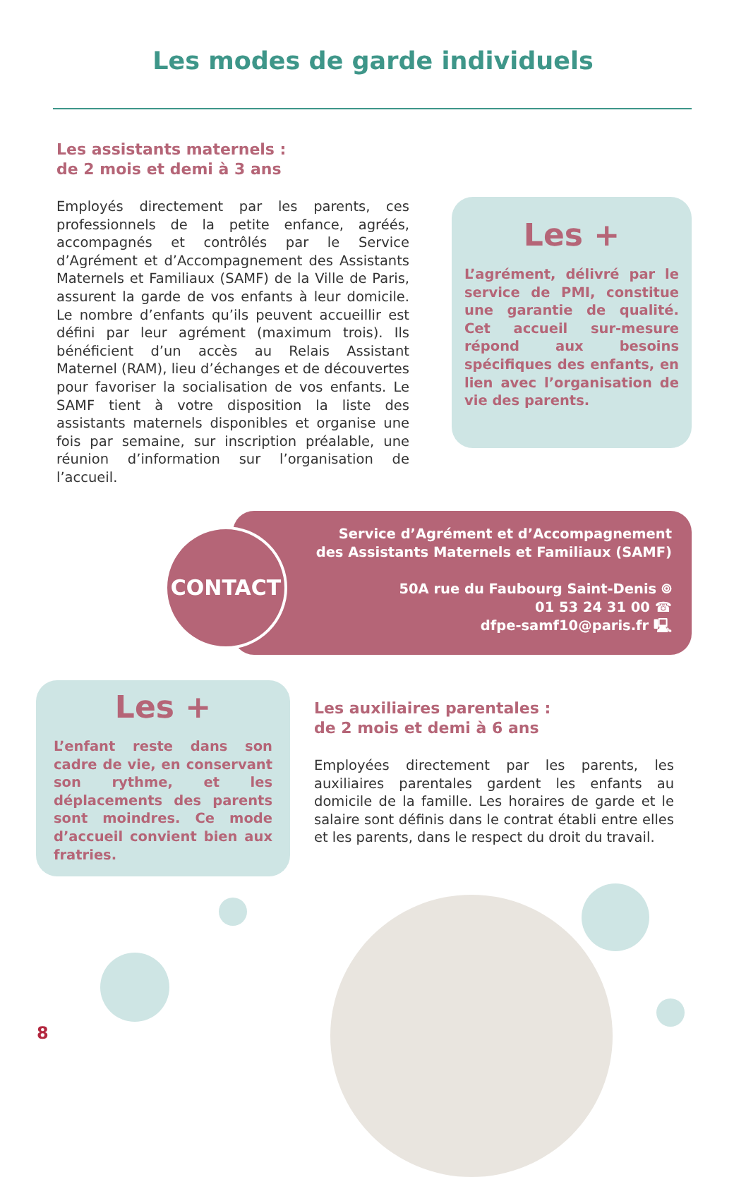Les modes de garde individuels
Les assistants maternels :
de 2 mois et demi à 3 ans
Employés directement par les parents, ces professionnels de la petite enfance, agréés, accompagnés et contrôlés par le Service d’Agrément et d’Accompagnement des Assistants Maternels et Familiaux (SAMF) de la Ville de Paris, assurent la garde de vos enfants à leur domicile. Le nombre d’enfants qu’ils peuvent accueillir est défini par leur agrément (maximum trois). Ils bénéficient d’un accès au Relais Assistant Maternel (RAM), lieu d’échanges et de découvertes pour favoriser la socialisation de vos enfants. Le SAMF tient à votre disposition la liste des assistants maternels disponibles et organise une fois par semaine, sur inscription préalable, une réunion d’information sur l’organisation de l’accueil.
Les +
L’agrément, délivré par le service de PMI, constitue une garantie de qualité. Cet accueil sur-mesure répond aux besoins spécifiques des enfants, en lien avec l’organisation de vie des parents.
Service d’Agrément et d’Accompagnement
des Assistants Maternels et Familiaux (SAMF)
50A rue du Faubourg Saint-Denis ⌾
01 53 24 31 00 ☎
dfpe-samf10@paris.fr 🖳
CONTACT
Les +
L’enfant reste dans son cadre de vie, en conservant son rythme, et les déplacements des parents sont moindres. Ce mode d’accueil convient bien aux fratries.
Les auxiliaires parentales :
de 2 mois et demi à 6 ans
Employées directement par les parents, les auxiliaires parentales gardent les enfants au domicile de la famille. Les horaires de garde et le salaire sont définis dans le contrat établi entre elles et les parents, dans le respect du droit du travail.
8